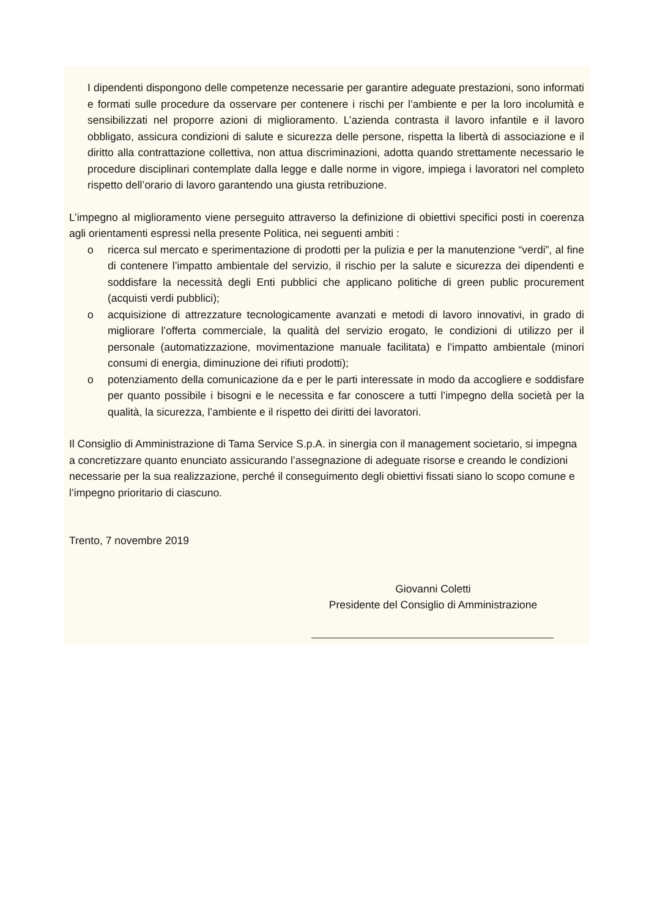I dipendenti dispongono delle competenze necessarie per garantire adeguate prestazioni, sono informati e formati sulle procedure da osservare per contenere i rischi per l’ambiente e per la loro incolumità e sensibilizzati nel proporre azioni di miglioramento. L’azienda contrasta il lavoro infantile e il lavoro obbligato, assicura condizioni di salute e sicurezza delle persone, rispetta la libertà di associazione e il diritto alla contrattazione collettiva, non attua discriminazioni, adotta quando strettamente necessario le procedure disciplinari contemplate dalla legge e dalle norme in vigore, impiega i lavoratori nel completo rispetto dell’orario di lavoro garantendo una giusta retribuzione.
L’impegno al miglioramento viene perseguito attraverso la definizione di obiettivi specifici posti in coerenza agli orientamenti espressi nella presente Politica, nei seguenti ambiti :
o ricerca sul mercato e sperimentazione di prodotti per la pulizia e per la manutenzione “verdi”, al fine di contenere l’impatto ambientale del servizio, il rischio per la salute e sicurezza dei dipendenti e soddisfare la necessità degli Enti pubblici che applicano politiche di green public procurement (acquisti verdi pubblici);
o acquisizione di attrezzature tecnologicamente avanzati e metodi di lavoro innovativi, in grado di migliorare l’offerta commerciale, la qualità del servizio erogato, le condizioni di utilizzo per il personale (automatizzazione, movimentazione manuale facilitata) e l’impatto ambientale (minori consumi di energia, diminuzione dei rifiuti prodotti);
o potenziamento della comunicazione da e per le parti interessate in modo da accogliere e soddisfare per quanto possibile i bisogni e le necessita e far conoscere a tutti l’impegno della società per la qualità, la sicurezza, l’ambiente e il rispetto dei diritti dei lavoratori.
Il Consiglio di Amministrazione di Tama Service S.p.A. in sinergia con il management societario, si impegna a concretizzare quanto enunciato assicurando l’assegnazione di adeguate risorse e creando le condizioni necessarie per la sua realizzazione, perché il conseguimento degli obiettivi fissati siano lo scopo comune e l’impegno prioritario di ciascuno.
Trento, 7 novembre 2019
Giovanni Coletti
Presidente del Consiglio di Amministrazione